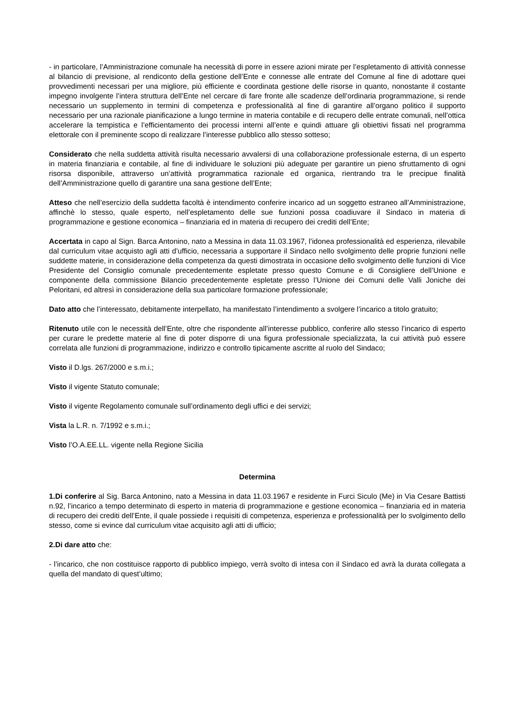- in particolare, l’Amministrazione comunale ha necessità di porre in essere azioni mirate per l’espletamento di attività connesse al bilancio di previsione, al rendiconto della gestione dell’Ente e connesse alle entrate del Comune al fine di adottare quei provvedimenti necessari per una migliore, più efficiente e coordinata gestione delle risorse in quanto, nonostante il costante impegno involgente l’intera struttura dell’Ente nel cercare di fare fronte alle scadenze dell’ordinaria programmazione, si rende necessario un supplemento in termini di competenza e professionalità al fine di garantire all’organo politico il supporto necessario per una razionale pianificazione a lungo termine in materia contabile e di recupero delle entrate comunali, nell’ottica accelerare la tempistica e l’efficientamento dei processi interni all’ente e quindi attuare gli obiettivi fissati nel programma elettorale con il preminente scopo di realizzare l’interesse pubblico allo stesso sotteso;
Considerato che nella suddetta attività risulta necessario avvalersi di una collaborazione professionale esterna, di un esperto in materia finanziaria e contabile, al fine di individuare le soluzioni più adeguate per garantire un pieno sfruttamento di ogni risorsa disponibile, attraverso un’attività programmatica razionale ed organica, rientrando tra le precipue finalità dell’Amministrazione quello di garantire una sana gestione dell’Ente;
Atteso che nell’esercizio della suddetta facoltà è intendimento conferire incarico ad un soggetto estraneo all’Amministrazione, affinchè lo stesso, quale esperto, nell’espletamento delle sue funzioni possa coadiuvare il Sindaco in materia di programmazione e gestione economica – finanziaria ed in materia di recupero dei crediti dell’Ente;
Accertata in capo al Sign. Barca Antonino, nato a Messina in data 11.03.1967, l’idonea professionalità ed esperienza, rilevabile dal curriculum vitae acquisto agli atti d’ufficio, necessaria a supportare il Sindaco nello svolgimento delle proprie funzioni nelle suddette materie, in considerazione della competenza da questi dimostrata in occasione dello svolgimento delle funzioni di Vice Presidente del Consiglio comunale precedentemente espletate presso questo Comune e di Consigliere dell’Unione e componente della commissione Bilancio precedentemente espletate presso l’Unione dei Comuni delle Valli Joniche dei Peloritani, ed altresì in considerazione della sua particolare formazione professionale;
Dato atto che l’interessato, debitamente interpellato, ha manifestato l’intendimento a svolgere l’incarico a titolo gratuito;
Ritenuto utile con le necessità dell’Ente, oltre che rispondente all’interesse pubblico, conferire allo stesso l’incarico di esperto per curare le predette materie al fine di poter disporre di una figura professionale specializzata, la cui attività può essere correlata alle funzioni di programmazione, indirizzo e controllo tipicamente ascritte al ruolo del Sindaco;
Visto il D.lgs. 267/2000 e s.m.i.;
Visto il vigente Statuto comunale;
Visto il vigente Regolamento comunale sull’ordinamento degli uffici e dei servizi;
Vista la L.R. n. 7/1992 e s.m.i.;
Visto l’O.A.EE.LL. vigente nella Regione Sicilia
Determina
1.Di conferire al Sig. Barca Antonino, nato a Messina in data 11.03.1967 e residente in Furci Siculo (Me) in Via Cesare Battisti n.92, l’incarico a tempo determinato di esperto in materia di programmazione e gestione economica – finanziaria ed in materia di recupero dei crediti dell’Ente, il quale possiede i requisiti di competenza, esperienza e professionalità per lo svolgimento dello stesso, come si evince dal curriculum vitae acquisito agli atti di ufficio;
2.Di dare atto che:
- l’incarico, che non costituisce rapporto di pubblico impiego, verrà svolto di intesa con il Sindaco ed avrà la durata collegata a quella del mandato di quest’ultimo;